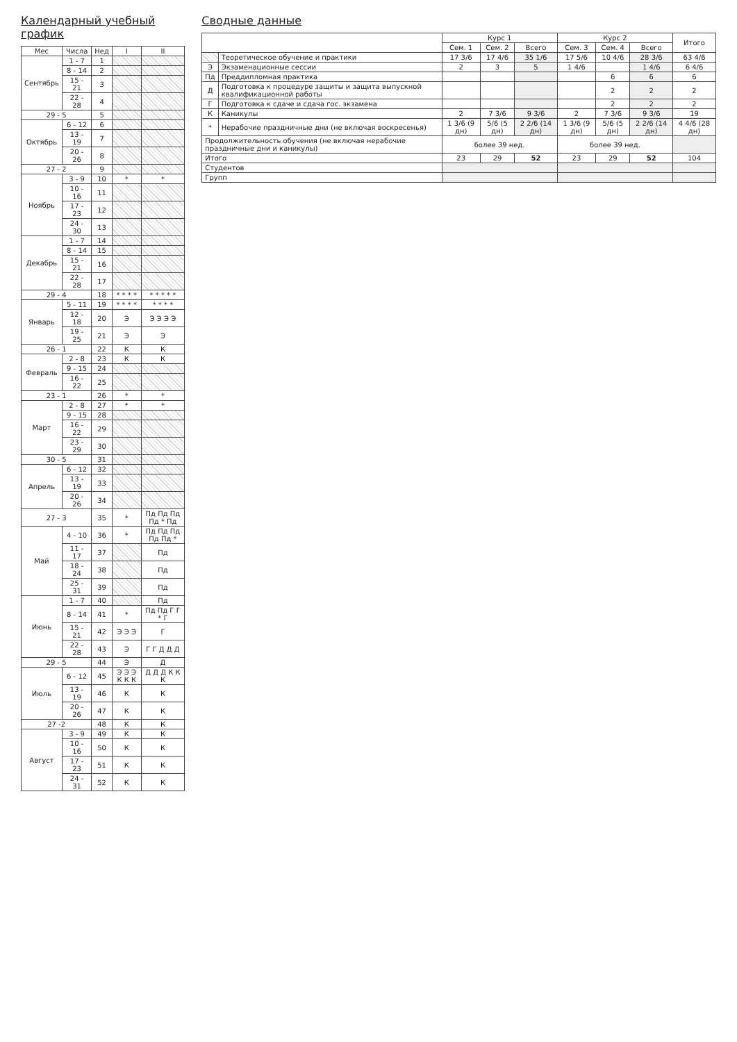Календарный учебный график
| Мес | Числа | Нед | I | II |
| --- | --- | --- | --- | --- |
| Сентябрь | 1 - 7 | 1 | | |
| | 8 - 14 | 2 | | |
| | 15 - 21 | 3 | | |
| | 22 - 28 | 4 | | |
| 29 - 5 | | 5 | | |
| Октябрь | 6 - 12 | 6 | | |
| | 13 - 19 | 7 | | |
| | 20 - 26 | 8 | | |
| 27 - 2 | | 9 | | |
| Ноябрь | 3 - 9 | 10 | * | * |
| | 10 - 16 | 11 | | |
| | 17 - 23 | 12 | | |
| | 24 - 30 | 13 | | |
| Декабрь | 1 - 7 | 14 | | |
| | 8 - 14 | 15 | | |
| | 15 - 21 | 16 | | |
| | 22 - 28 | 17 | | |
| 29 - 4 | | 18 | * * * * | * * * * * |
| Январь | 5 - 11 | 19 | * * * * | * * * * |
| | 12 - 18 | 20 | Э | Э Э Э Э |
| | 19 - 25 | 21 | Э | Э |
| 26 - 1 | | 22 | К | К |
| Февраль | 2 - 8 | 23 | К | К |
| | 9 - 15 | 24 | | |
| | 16 - 22 | 25 | | |
| 23 - 1 | | 26 | * | * |
| Март | 2 - 8 | 27 | * | * |
| | 9 - 15 | 28 | | |
| | 16 - 22 | 29 | | |
| | 23 - 29 | 30 | | |
| 30 - 5 | | 31 | | |
| Апрель | 6 - 12 | 32 | | |
| | 13 - 19 | 33 | | |
| | 20 - 26 | 34 | | |
| 27 - 3 | | 35 | * | Пд Пд Пд Пд * Пд |
| Май | 4 - 10 | 36 | * | Пд Пд Пд Пд Пд * |
| | 11 - 17 | 37 | | Пд |
| | 18 - 24 | 38 | | Пд |
| | 25 - 31 | 39 | | Пд |
| Июнь | 1 - 7 | 40 | | Пд |
| | 8 - 14 | 41 | * | Пд Пд Г Г * Г |
| | 15 - 21 | 42 | Э Э Э | Г |
| | 22 - 28 | 43 | Э | Г Г Д Д Д |
| 29 - 5 | | 44 | Э | Д |
| Июль | 6 - 12 | 45 | Э Э Э К К К | Д Д Д К К К |
| | 13 - 19 | 46 | К | К |
| | 20 - 26 | 47 | К | К |
| 27 -2 | | 48 | К | К |
| Август | 3 - 9 | 49 | К | К |
| | 10 - 16 | 50 | К | К |
| | 17 - 23 | 51 | К | К |
| | 24 - 31 | 52 | К | К |
Сводные данные
| | | Курс 1 | | | Курс 2 | | | Итого |
| --- | --- | --- | --- | --- | --- | --- | --- | --- |
| | | Сем. 1 | Сем. 2 | Всего | Сем. 3 | Сем. 4 | Всего | |
| | Теоретическое обучение и практики | 17 3/6 | 17 4/6 | 35 1/6 | 17 5/6 | 10 4/6 | 28 3/6 | 63 4/6 |
| Э | Экзаменационные сессии | 2 | 3 | 5 | 1 4/6 | | 1 4/6 | 6 4/6 |
| Пд | Преддипломная практика | | | | | 6 | 6 | 6 |
| Д | Подготовка к процедуре защиты и защита выпускной квалификационной работы | | | | | 2 | 2 | 2 |
| Г | Подготовка к сдаче и сдача гос. экзамена | | | | | 2 | 2 | 2 |
| К | Каникулы | 2 | 7 3/6 | 9 3/6 | 2 | 7 3/6 | 9 3/6 | 19 |
| * | Нерабочие праздничные дни (не включая воскресенья) | 1 3/6 (9 дн) | 5/6 (5 дн) | 2 2/6 (14 дн) | 1 3/6 (9 дн) | 5/6 (5 дн) | 2 2/6 (14 дн) | 4 4/6 (28 дн) |
| Продолжительность обучения (не включая нерабочие праздничные дни и каникулы) | | более 39 нед. | | | более 39 нед. | | | |
| Итого | | 23 | 29 | 52 | 23 | 29 | 52 | 104 |
| Студентов | | | | | | | | |
| Групп | | | | | | | | |